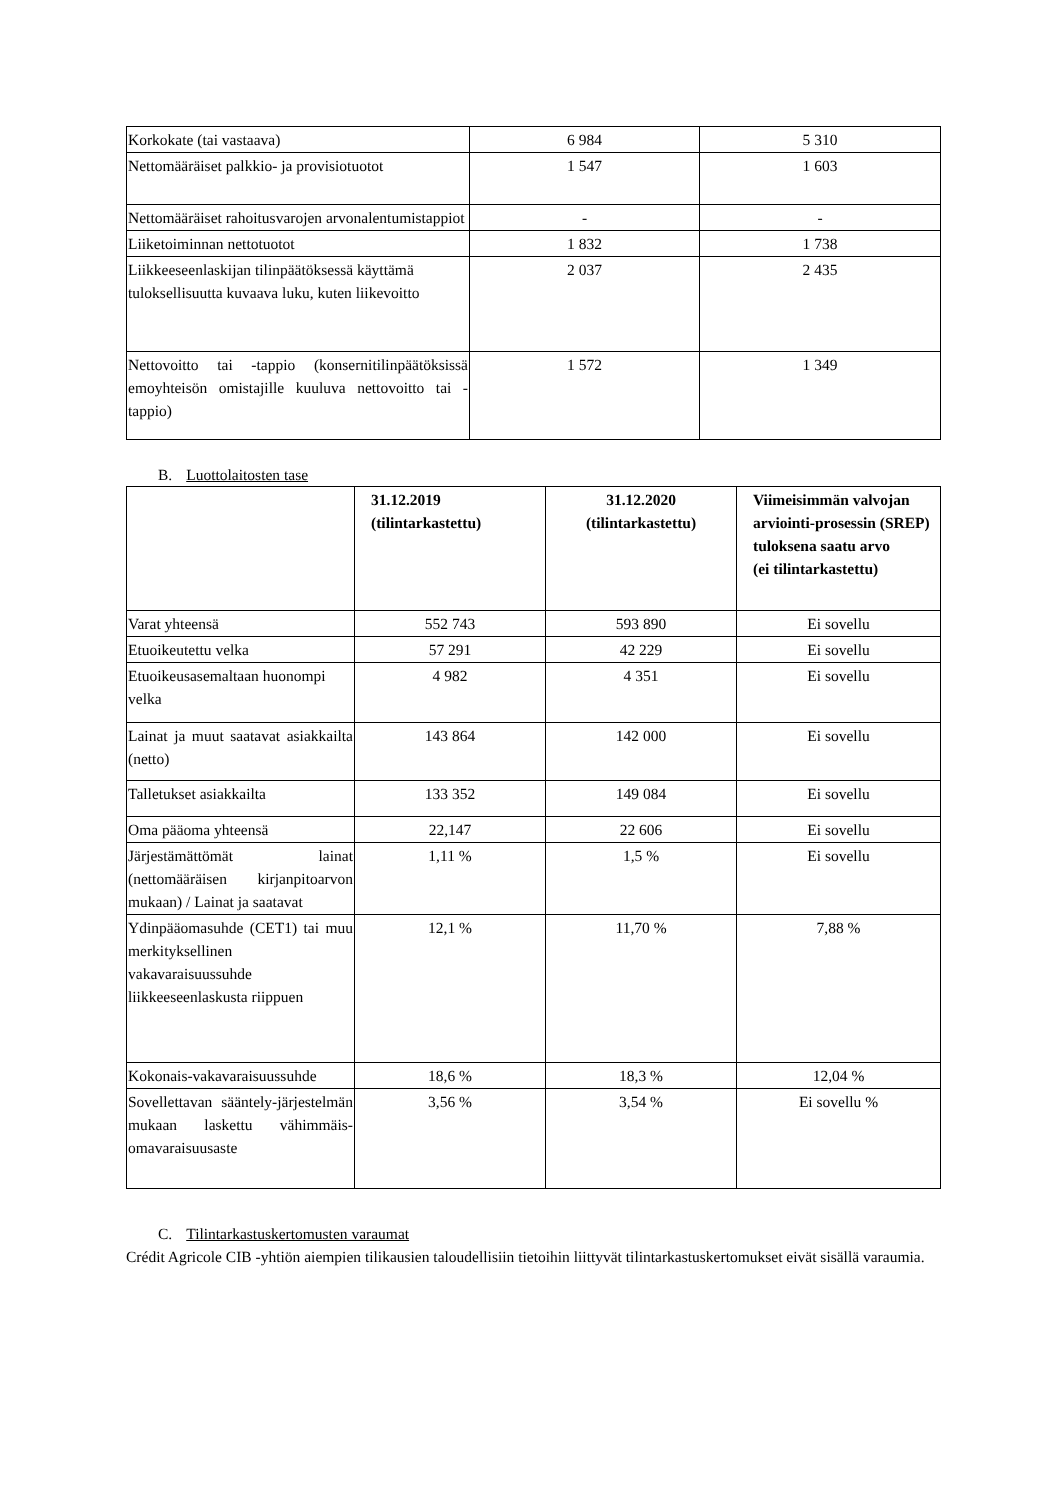| Korkokate (tai vastaava) | 6 984 | 5 310 |
| Nettomääräiset palkkio- ja provisiotuotot | 1 547 | 1 603 |
| Nettomääräiset rahoitusvarojen arvonalentumistappiot | - | - |
| Liiketoiminnan nettotuotot | 1 832 | 1 738 |
| Liikkeeseenlaskijan tilinpäätöksessä käyttämä tuloksellisuutta kuvaava luku, kuten liikevoitto | 2 037 | 2 435 |
| Nettovoitto tai -tappio (konsernitilinpäätöksissä emoyhteisön omistajille kuuluva nettovoitto tai -tappio) | 1 572 | 1 349 |
B. Luottolaitosten tase
| | 31.12.2019 (tilintarkastettu) | 31.12.2020 (tilintarkastettu) | Viimeisimmän valvojan arviointi-prosessin (SREP) tuloksena saatu arvo (ei tilintarkastettu) |
| --- | --- | --- | --- |
| Varat yhteensä | 552 743 | 593 890 | Ei sovellu |
| Etuoikeutettu velka | 57 291 | 42 229 | Ei sovellu |
| Etuoikeusasemaltaan huonompi velka | 4 982 | 4 351 | Ei sovellu |
| Lainat ja muut saatavat asiakkailta (netto) | 143 864 | 142 000 | Ei sovellu |
| Talletukset asiakkailta | 133 352 | 149 084 | Ei sovellu |
| Oma pääoma yhteensä | 22,147 | 22 606 | Ei sovellu |
| Järjestämättömät lainat (nettomääräisen kirjanpitoarvon mukaan) / Lainat ja saatavat | 1,11 % | 1,5 % | Ei sovellu |
| Ydinpääomasuhde (CET1) tai muu merkityksellinen vakavaraisuussuhde liikkeeseenlaskusta riippuen | 12,1 % | 11,70 % | 7,88 % |
| Kokonais-vakavaraisuussuhde | 18,6 % | 18,3 % | 12,04 % |
| Sovellettavan sääntely-järjestelmän mukaan laskettu vähimmäis-omavaraisuusaste | 3,56 % | 3,54 % | Ei sovellu % |
C. Tilintarkastuskertomusten varaumat
Crédit Agricole CIB -yhtiön aiempien tilikausien taloudellisiin tietoihin liittyvät tilintarkastuskertomukset eivät sisällä varaumia.